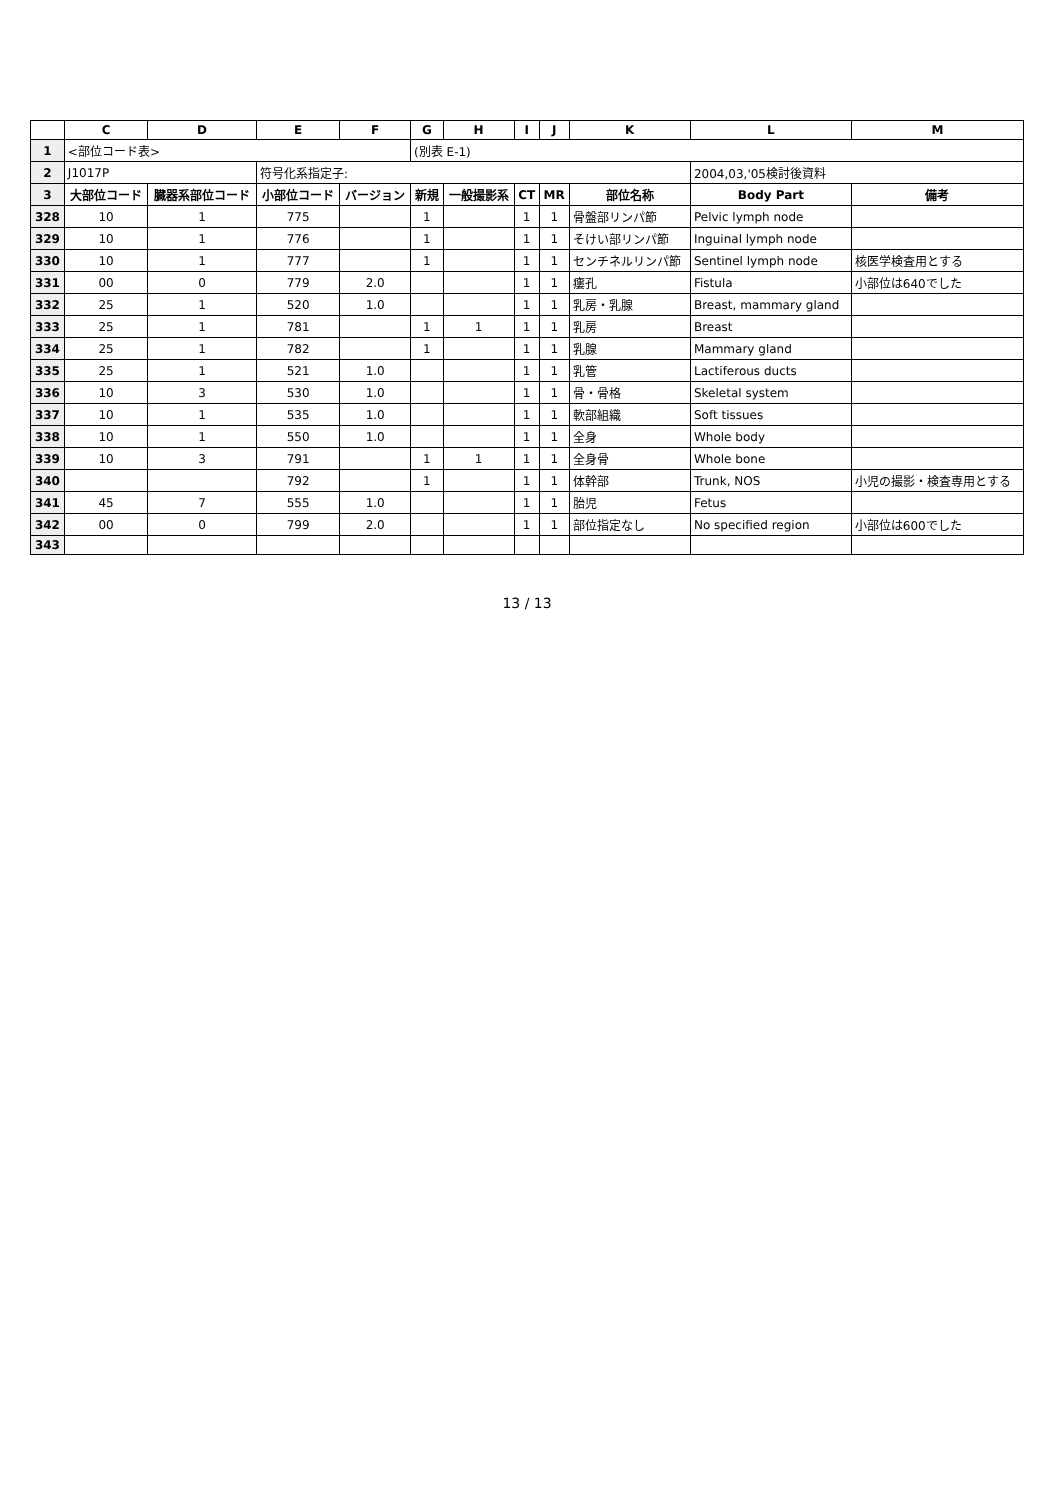| | C | D | E | F | G | H | I | J | K | L | M |
| --- | --- | --- | --- | --- | --- | --- | --- | --- | --- | --- | --- |
| 1 | <部位コード表> | | | | (別表 E-1) | | | | | | |
| 2 | J1017P | | 符号化系指定子: | | | | | | | 2004,03,'05検討後資料 | |
| 3 | 大部位コード | 臓器系部位コード | 小部位コード | バージョン | 新規 | 一般撮影系 | CT | MR | 部位名称 | Body Part | 備考 |
| 328 | 10 | 1 | 775 | | 1 | | 1 | 1 | 骨盤部リンパ節 | Pelvic lymph node | |
| 329 | 10 | 1 | 776 | | 1 | | 1 | 1 | そけい部リンパ節 | Inguinal lymph node | |
| 330 | 10 | 1 | 777 | | 1 | | 1 | 1 | センチネルリンパ節 | Sentinel lymph node | 核医学検査用とする |
| 331 | 00 | 0 | 779 | 2.0 | | | 1 | 1 | 瘻孔 | Fistula | 小部位は640でした |
| 332 | 25 | 1 | 520 | 1.0 | | | 1 | 1 | 乳房・乳腺 | Breast, mammary gland | |
| 333 | 25 | 1 | 781 | | 1 | 1 | 1 | 1 | 乳房 | Breast | |
| 334 | 25 | 1 | 782 | | 1 | | 1 | 1 | 乳腺 | Mammary gland | |
| 335 | 25 | 1 | 521 | 1.0 | | | 1 | 1 | 乳管 | Lactiferous ducts | |
| 336 | 10 | 3 | 530 | 1.0 | | | 1 | 1 | 骨・骨格 | Skeletal system | |
| 337 | 10 | 1 | 535 | 1.0 | | | 1 | 1 | 軟部組織 | Soft tissues | |
| 338 | 10 | 1 | 550 | 1.0 | | | 1 | 1 | 全身 | Whole body | |
| 339 | 10 | 3 | 791 | | 1 | 1 | 1 | 1 | 全身骨 | Whole bone | |
| 340 | | | 792 | | 1 | | 1 | 1 | 体幹部 | Trunk, NOS | 小児の撮影・検査専用とする |
| 341 | 45 | 7 | 555 | 1.0 | | | 1 | 1 | 胎児 | Fetus | |
| 342 | 00 | 0 | 799 | 2.0 | | | 1 | 1 | 部位指定なし | No specified region | 小部位は600でした |
| 343 | | | | | | | | | | | |
13 / 13